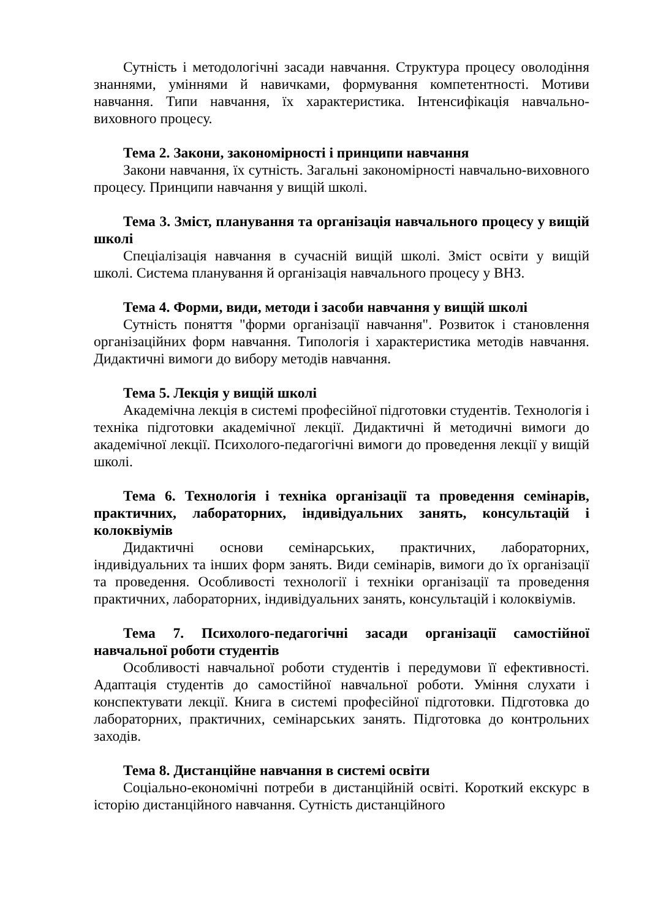Сутність і методологічні засади навчання. Структура процесу оволодіння знаннями, уміннями й навичками, формування компетентності. Мотиви навчання. Типи навчання, їх характеристика. Інтенсифікація навчально-виховного процесу.
Тема 2. Закони, закономірності і принципи навчання
Закони навчання, їх сутність. Загальні закономірності навчально-виховного процесу. Принципи навчання у вищій школі.
Тема 3. Зміст, планування та організація навчального процесу у вищій школі
Спеціалізація навчання в сучасній вищій школі. Зміст освіти у вищій школі. Система планування й організація навчального процесу у ВНЗ.
Тема 4. Форми, види, методи і засоби навчання у вищій школі
Сутність поняття "форми організації навчання". Розвиток і становлення організаційних форм навчання. Типологія і характеристика методів навчання. Дидактичні вимоги до вибору методів навчання.
Тема 5. Лекція у вищій школі
Академічна лекція в системі професійної підготовки студентів. Технологія і техніка підготовки академічної лекції. Дидактичні й методичні вимоги до академічної лекції. Психолого-педагогічні вимоги до проведення лекції у вищій школі.
Тема 6. Технологія і техніка організації та проведення семінарів, практичних, лабораторних, індивідуальних занять, консультацій і колоквіумів
Дидактичні основи семінарських, практичних, лабораторних, індивідуальних та інших форм занять. Види семінарів, вимоги до їх організації та проведення. Особливості технології і техніки організації та проведення практичних, лабораторних, індивідуальних занять, консультацій і колоквіумів.
Тема 7. Психолого-педагогічні засади організації самостійної навчальної роботи студентів
Особливості навчальної роботи студентів і передумови її ефективності. Адаптація студентів до самостійної навчальної роботи. Уміння слухати і конспектувати лекції. Книга в системі професійної підготовки. Підготовка до лабораторних, практичних, семінарських занять. Підготовка до контрольних заходів.
Тема 8. Дистанційне навчання в системі освіти
Соціально-економічні потреби в дистанційній освіті. Короткий екскурс в історію дистанційного навчання. Сутність дистанційного